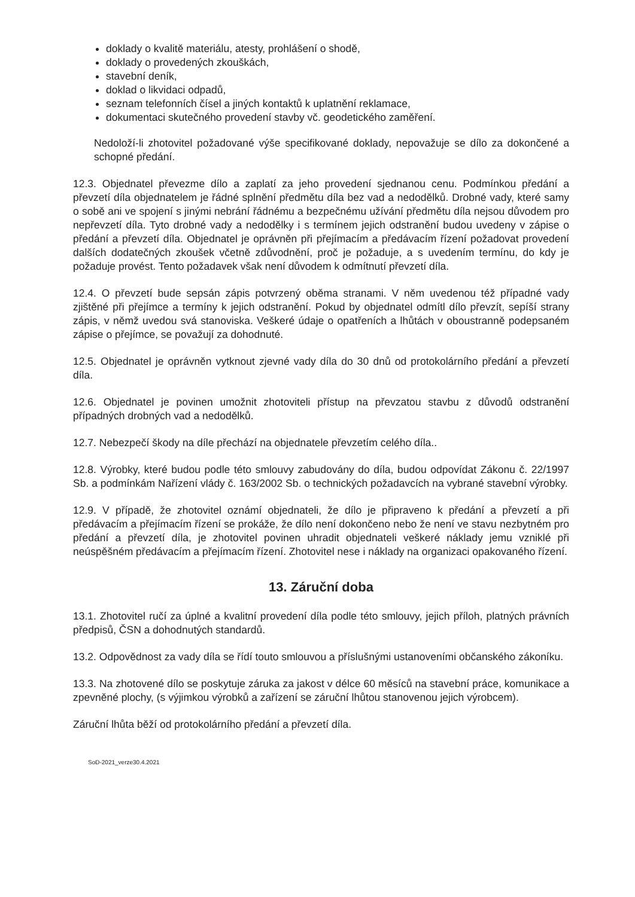doklady o kvalitě materiálu, atesty, prohlášení o shodě,
doklady o provedených zkouškách,
stavební deník,
doklad o likvidaci odpadů,
seznam telefonních čísel a jiných kontaktů k uplatnění reklamace,
dokumentaci skutečného provedení stavby vč. geodetického zaměření.
Nedoloží-li zhotovitel požadované výše specifikované doklady, nepovažuje se dílo za dokončené a schopné předání.
12.3. Objednatel převezme dílo a zaplatí za jeho provedení sjednanou cenu. Podmínkou předání a převzetí díla objednatelem je řádné splnění předmětu díla bez vad a nedodělků. Drobné vady, které samy o sobě ani ve spojení s jinými nebrání řádnému a bezpečnému užívání předmětu díla nejsou důvodem pro nepřevzetí díla. Tyto drobné vady a nedodělky i s termínem jejich odstranění budou uvedeny v zápise o předání a převzetí díla. Objednatel je oprávněn při přejímacím a předávacím řízení požadovat provedení dalších dodatečných zkoušek včetně zdůvodnění, proč je požaduje, a s uvedením termínu, do kdy je požaduje provést. Tento požadavek však není důvodem k odmítnutí převzetí díla.
12.4. O převzetí bude sepsán zápis potvrzený oběma stranami. V něm uvedenou též případné vady zjištěné při přejímce a termíny k jejich odstranění. Pokud by objednatel odmítl dílo převzít, sepíší strany zápis, v němž uvedou svá stanoviska. Veškeré údaje o opatřeních a lhůtách v oboustranně podepsaném zápise o přejímce, se považují za dohodnuté.
12.5. Objednatel je oprávněn vytknout zjevné vady díla do 30 dnů od protokolárního předání a převzetí díla.
12.6. Objednatel je povinen umožnit zhotoviteli přístup na převzatou stavbu z důvodů odstranění případných drobných vad a nedodělků.
12.7. Nebezpečí škody na díle přechází na objednatele převzetím celého díla..
12.8. Výrobky, které budou podle této smlouvy zabudovány do díla, budou odpovídat Zákonu č. 22/1997 Sb. a podmínkám Nařízení vlády č. 163/2002 Sb. o technických požadavcích na vybrané stavební výrobky.
12.9. V případě, že zhotovitel oznámí objednateli, že dílo je připraveno k předání a převzetí a při předávacím a přejímacím řízení se prokáže, že dílo není dokončeno nebo že není ve stavu nezbytném pro předání a převzetí díla, je zhotovitel povinen uhradit objednateli veškeré náklady jemu vzniklé při neúspěšném předávacím a přejímacím řízení. Zhotovitel nese i náklady na organizaci opakovaného řízení.
13. Záruční doba
13.1. Zhotovitel ručí za úplné a kvalitní provedení díla podle této smlouvy, jejich příloh, platných právních předpisů, ČSN a dohodnutých standardů.
13.2. Odpovědnost za vady díla se řídí touto smlouvou a příslušnými ustanoveními občanského zákoníku.
13.3. Na zhotovené dílo se poskytuje záruka za jakost v délce 60 měsíců na stavební práce, komunikace a zpevněné plochy, (s výjimkou výrobků a zařízení se záruční lhůtou stanovenou jejich výrobcem).
Záruční lhůta běží od protokolárního předání a převzetí díla.
SoD-2021_verze30.4.2021